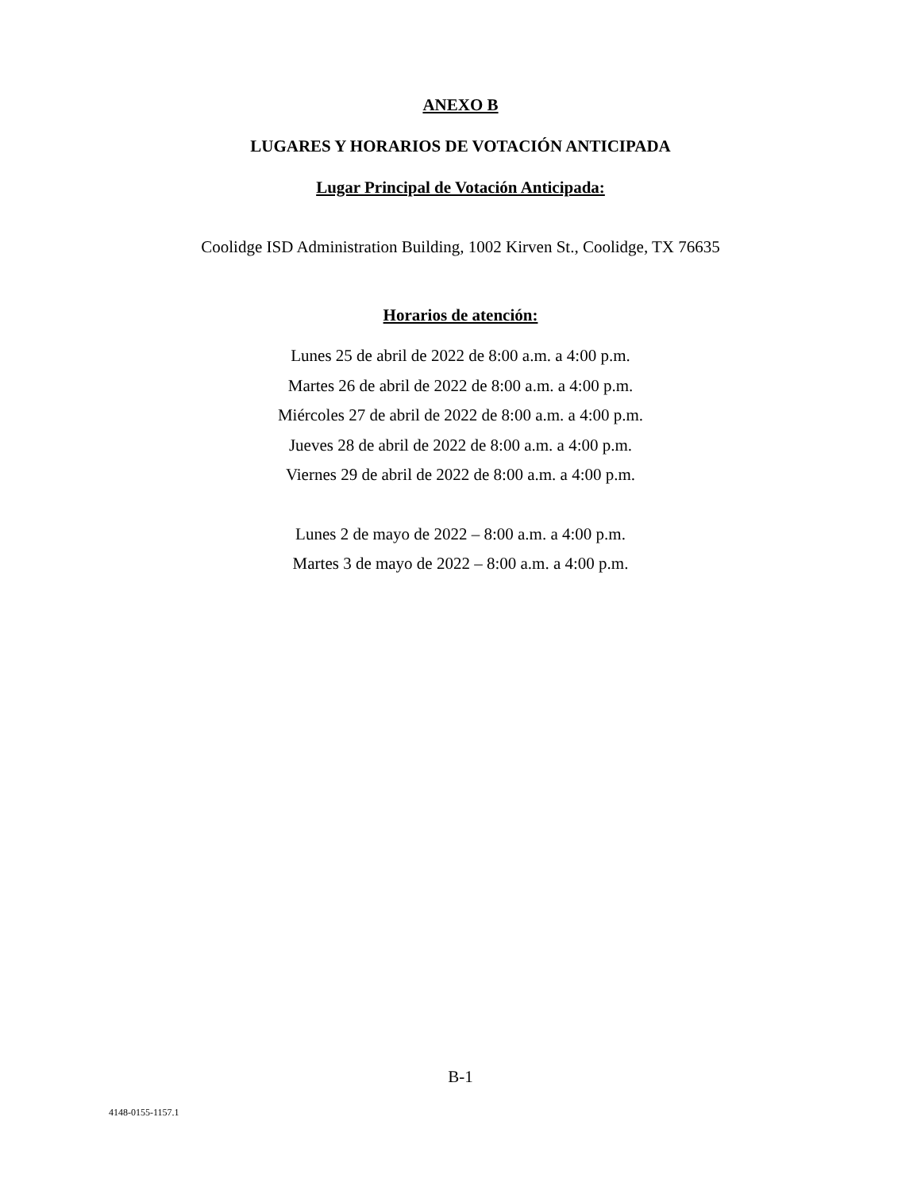ANEXO B
LUGARES Y HORARIOS DE VOTACIÓN ANTICIPADA
Lugar Principal de Votación Anticipada:
Coolidge ISD Administration Building, 1002 Kirven St., Coolidge, TX 76635
Horarios de atención:
Lunes 25 de abril de 2022 de 8:00 a.m. a 4:00 p.m.
Martes 26 de abril de 2022 de 8:00 a.m. a 4:00 p.m.
Miércoles 27 de abril de 2022 de 8:00 a.m. a 4:00 p.m.
Jueves 28 de abril de 2022 de 8:00 a.m. a 4:00 p.m.
Viernes 29 de abril de 2022 de 8:00 a.m. a 4:00 p.m.
Lunes 2 de mayo de 2022 – 8:00 a.m. a 4:00 p.m.
Martes 3 de mayo de 2022 – 8:00 a.m. a 4:00 p.m.
B-1
4148-0155-1157.1